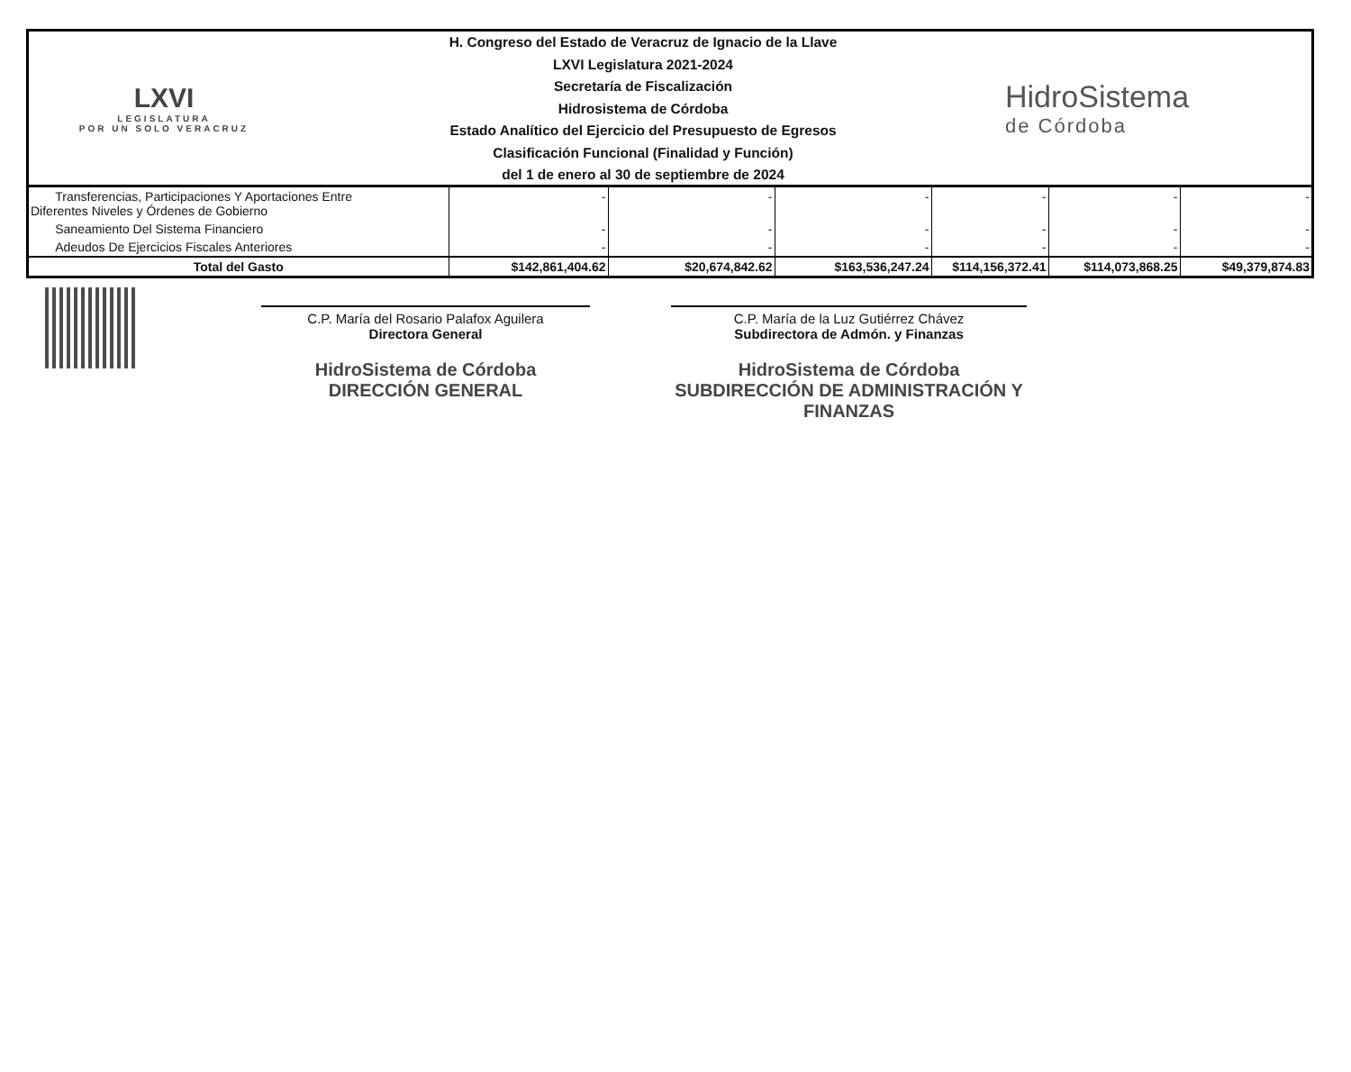LXVI
LEGISLATURA
POR UN SOLO VERACRUZ
H. Congreso del Estado de Veracruz de Ignacio de la Llave
LXVI Legislatura 2021-2024
Secretaría de Fiscalización
Hidrosistema de Córdoba
Estado Analítico del Ejercicio del Presupuesto de Egresos
Clasificación Funcional (Finalidad y Función)
del 1 de enero al 30 de septiembre de 2024
HidroSistema
de Córdoba
| Transferencias, Participaciones Y Aportaciones Entre Diferentes Niveles y Órdenes de Gobierno | - | - | - | - | - | - |
| Saneamiento Del Sistema Financiero | - | - | - | - | - | - |
| Adeudos De Ejercicios Fiscales Anteriores | - | - | - | - | - | - |
| Total del Gasto | $142,861,404.62 | $20,674,842.62 | $163,536,247.24 | $114,156,372.41 | $114,073,868.25 | $49,379,874.83 |
C.P. María del Rosario Palafox Aguilera
Directora General
HidroSistema de Córdoba
DIRECCIÓN GENERAL
C.P. María de la Luz Gutiérrez Chávez
Subdirectora de Admón. y Finanzas
HidroSistema de Córdoba
SUBDIRECCIÓN DE ADMINISTRACIÓN Y FINANZAS